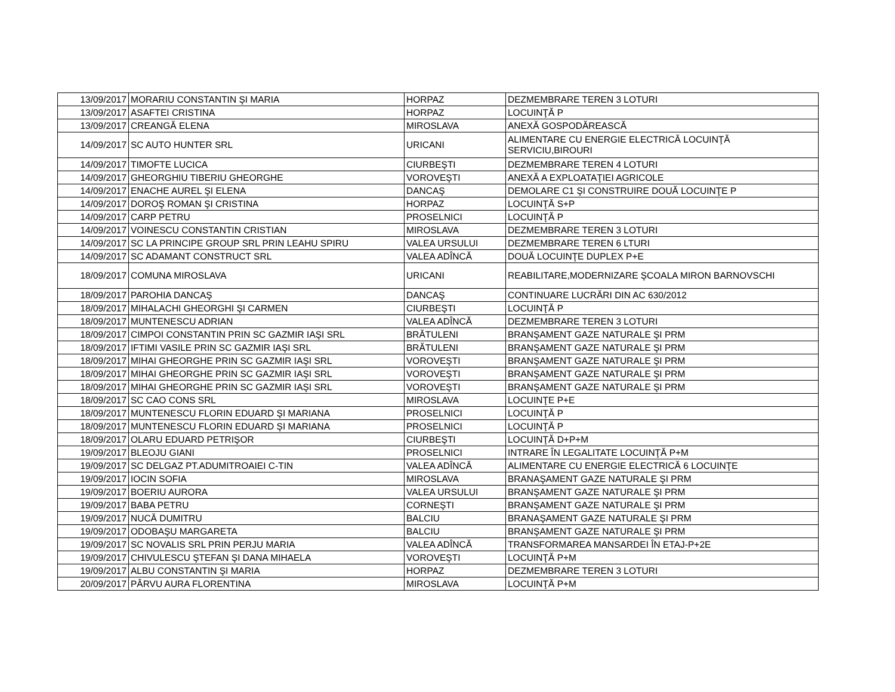| 13/09/2017 | MORARIU CONSTANTIN ŞI MARIA | HORPAZ | DEZMEMBRARE TEREN 3 LOTURI |
| 13/09/2017 | ASAFTEI CRISTINA | HORPAZ | LOCUINŢĂ P |
| 13/09/2017 | CREANGĂ ELENA | MIROSLAVA | ANEXĂ GOSPODĂREASCĂ |
| 14/09/2017 | SC AUTO HUNTER SRL | URICANI | ALIMENTARE CU ENERGIE ELECTRICĂ LOCUINŢĂ SERVICIU,BIROURI |
| 14/09/2017 | TIMOFTE LUCICA | CIURBEŞTI | DEZMEMBRARE TEREN 4 LOTURI |
| 14/09/2017 | GHEORGHIU TIBERIU GHEORGHE | VOROVEŞTI | ANEXĂ A EXPLOATAŢIEI AGRICOLE |
| 14/09/2017 | ENACHE AUREL ŞI ELENA | DANCAŞ | DEMOLARE C1 ŞI CONSTRUIRE DOUĂ LOCUINŢE P |
| 14/09/2017 | DOROŞ ROMAN ŞI CRISTINA | HORPAZ | LOCUINŢĂ S+P |
| 14/09/2017 | CARP PETRU | PROSELNICI | LOCUINŢĂ P |
| 14/09/2017 | VOINESCU CONSTANTIN CRISTIAN | MIROSLAVA | DEZMEMBRARE TEREN 3 LOTURI |
| 14/09/2017 | SC LA PRINCIPE GROUP SRL PRIN LEAHU SPIRU | VALEA URSULUI | DEZMEMBRARE TEREN 6 LTURI |
| 14/09/2017 | SC ADAMANT CONSTRUCT SRL | VALEA ADÎNCĂ | DOUĂ LOCUINŢE DUPLEX P+E |
| 18/09/2017 | COMUNA MIROSLAVA | URICANI | REABILITARE,MODERNIZARE ŞCOALA MIRON BARNOVSCHI |
| 18/09/2017 | PAROHIA DANCAŞ | DANCAŞ | CONTINUARE LUCRĂRI DIN AC 630/2012 |
| 18/09/2017 | MIHALACHI GHEORGHI ŞI CARMEN | CIURBEŞTI | LOCUINŢĂ P |
| 18/09/2017 | MUNTENESCU ADRIAN | VALEA ADÎNCĂ | DEZMEMBRARE TEREN 3 LOTURI |
| 18/09/2017 | CIMPOI CONSTANTIN PRIN SC GAZMIR IAŞI SRL | BRĂTULENI | BRANŞAMENT GAZE NATURALE ŞI PRM |
| 18/09/2017 | IFTIMI VASILE PRIN SC GAZMIR IAŞI SRL | BRĂTULENI | BRANŞAMENT GAZE NATURALE ŞI PRM |
| 18/09/2017 | MIHAI GHEORGHE PRIN SC GAZMIR IAŞI SRL | VOROVEŞTI | BRANŞAMENT GAZE NATURALE ŞI PRM |
| 18/09/2017 | MIHAI GHEORGHE PRIN SC GAZMIR IAŞI SRL | VOROVEŞTI | BRANŞAMENT GAZE NATURALE ŞI PRM |
| 18/09/2017 | MIHAI GHEORGHE PRIN SC GAZMIR IAŞI SRL | VOROVEŞTI | BRANŞAMENT GAZE NATURALE ŞI PRM |
| 18/09/2017 | SC CAO CONS SRL | MIROSLAVA | LOCUINŢE P+E |
| 18/09/2017 | MUNTENESCU FLORIN EDUARD ŞI MARIANA | PROSELNICI | LOCUINŢĂ P |
| 18/09/2017 | MUNTENESCU FLORIN EDUARD ŞI MARIANA | PROSELNICI | LOCUINŢĂ P |
| 18/09/2017 | OLARU EDUARD PETRIŞOR | CIURBEŞTI | LOCUINŢĂ D+P+M |
| 19/09/2017 | BLEOJU GIANI | PROSELNICI | INTRARE ÎN LEGALITATE LOCUINŢĂ P+M |
| 19/09/2017 | SC DELGAZ PT.ADUMITROAIEI C-TIN | VALEA ADÎNCĂ | ALIMENTARE CU ENERGIE ELECTRICĂ 6 LOCUINŢE |
| 19/09/2017 | IOCIN SOFIA | MIROSLAVA | BRANAŞAMENT GAZE NATURALE ŞI PRM |
| 19/09/2017 | BOERIU AURORA | VALEA URSULUI | BRANŞAMENT GAZE NATURALE ŞI PRM |
| 19/09/2017 | BABA PETRU | CORNEŞTI | BRANŞAMENT GAZE NATURALE ŞI PRM |
| 19/09/2017 | NUCĂ DUMITRU | BALCIU | BRANAŞAMENT GAZE NATURALE ŞI PRM |
| 19/09/2017 | ODOBAŞU MARGARETA | BALCIU | BRANŞAMENT GAZE NATURALE ŞI PRM |
| 19/09/2017 | SC NOVALIS SRL PRIN PERJU MARIA | VALEA ADÎNCĂ | TRANSFORMAREA MANSARDEI ÎN ETAJ-P+2E |
| 19/09/2017 | CHIVULESCU ŞTEFAN ŞI DANA MIHAELA | VOROVEŞTI | LOCUINŢĂ P+M |
| 19/09/2017 | ALBU CONSTANTIN ŞI MARIA | HORPAZ | DEZMEMBRARE TEREN 3 LOTURI |
| 20/09/2017 | PÂRVU AURA FLORENTINA | MIROSLAVA | LOCUINŢĂ P+M |